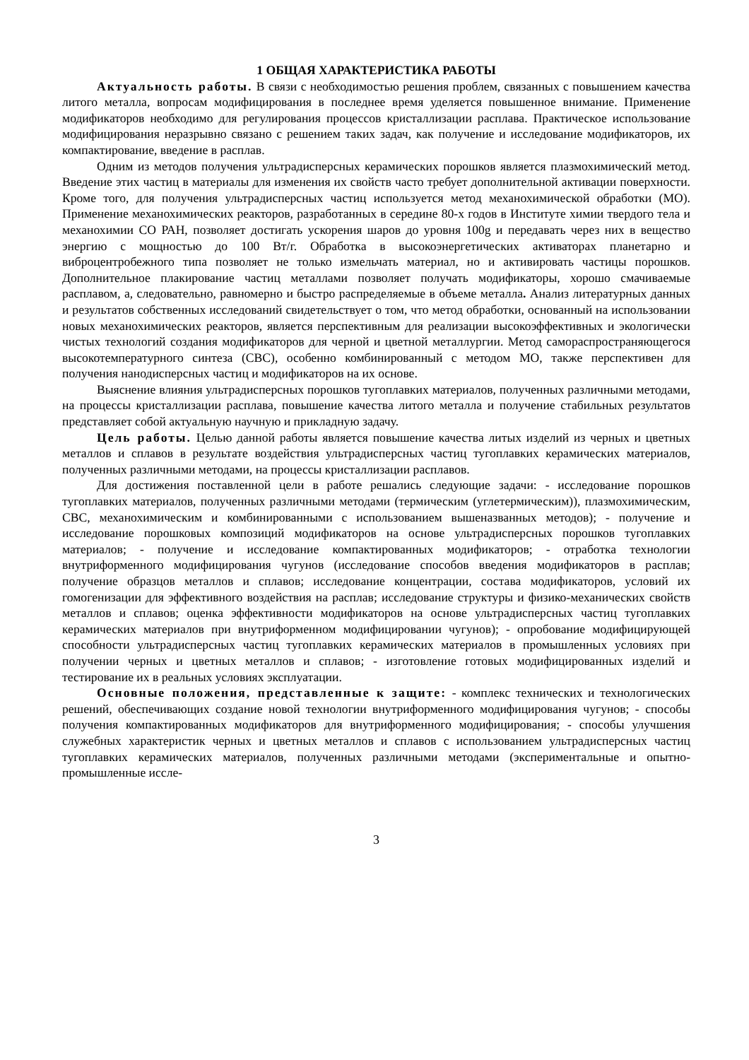1 ОБЩАЯ ХАРАКТЕРИСТИКА РАБОТЫ
Актуальность работы. В связи с необходимостью решения проблем, связанных с повышением качества литого металла, вопросам модифицирования в последнее время уделяется повышенное внимание. Применение модификаторов необходимо для регулирования процессов кристаллизации расплава. Практическое использование модифицирования неразрывно связано с решением таких задач, как получение и исследование модификаторов, их компактирование, введение в расплав.
Одним из методов получения ультрадисперсных керамических порошков является плазмохимический метод. Введение этих частиц в материалы для изменения их свойств часто требует дополнительной активации поверхности. Кроме того, для получения ультрадисперсных частиц используется метод механохимической обработки (МО). Применение механохимических реакторов, разработанных в середине 80-х годов в Институте химии твердого тела и механохимии СО РАН, позволяет достигать ускорения шаров до уровня 100g и передавать через них в вещество энергию с мощностью до 100 Вт/г. Обработка в высокоэнергетических активаторах планетарно и виброцентробежного типа позволяет не только измельчать материал, но и активировать частицы порошков. Дополнительное плакирование частиц металлами позволяет получать модификаторы, хорошо смачиваемые расплавом, а, следовательно, равномерно и быстро распределяемые в объеме металла. Анализ литературных данных и результатов собственных исследований свидетельствует о том, что метод обработки, основанный на использовании новых механохимических реакторов, является перспективным для реализации высокоэффективных и экологически чистых технологий создания модификаторов для черной и цветной металлургии. Метод самораспространяющегося высокотемпературного синтеза (СВС), особенно комбинированный с методом МО, также перспективен для получения нанодисперсных частиц и модификаторов на их основе.
Выяснение влияния ультрадисперсных порошков тугоплавких материалов, полученных различными методами, на процессы кристаллизации расплава, повышение качества литого металла и получение стабильных результатов представляет собой актуальную научную и прикладную задачу.
Цель работы. Целью данной работы является повышение качества литых изделий из черных и цветных металлов и сплавов в результате воздействия ультрадисперсных частиц тугоплавких керамических материалов, полученных различными методами, на процессы кристаллизации расплавов.
Для достижения поставленной цели в работе решались следующие задачи: - исследование порошков тугоплавких материалов, полученных различными методами (термическим (углетермическим)), плазмохимическим, СВС, механохимическим и комбинированными с использованием вышеназванных методов); - получение и исследование порошковых композиций модификаторов на основе ультрадисперсных порошков тугоплавких материалов; - получение и исследование компактированных модификаторов; - отработка технологии внутриформенного модифицирования чугунов (исследование способов введения модификаторов в расплав; получение образцов металлов и сплавов; исследование концентрации, состава модификаторов, условий их гомогенизации для эффективного воздействия на расплав; исследование структуры и физико-механических свойств металлов и сплавов; оценка эффективности модификаторов на основе ультрадисперсных частиц тугоплавких керамических материалов при внутриформенном модифицировании чугунов); - опробование модифицирующей способности ультрадисперсных частиц тугоплавких керамических материалов в промышленных условиях при получении черных и цветных металлов и сплавов; - изготовление готовых модифицированных изделий и тестирование их в реальных условиях эксплуатации.
Основные положения, представленные к защите: - комплекс технических и технологических решений, обеспечивающих создание новой технологии внутриформенного модифицирования чугунов; - способы получения компактированных модификаторов для внутриформенного модифицирования; - способы улучшения служебных характеристик черных и цветных металлов и сплавов с использованием ультрадисперсных частиц тугоплавких керамических материалов, полученных различными методами (экспериментальные и опытно-промышленные иссле-
3